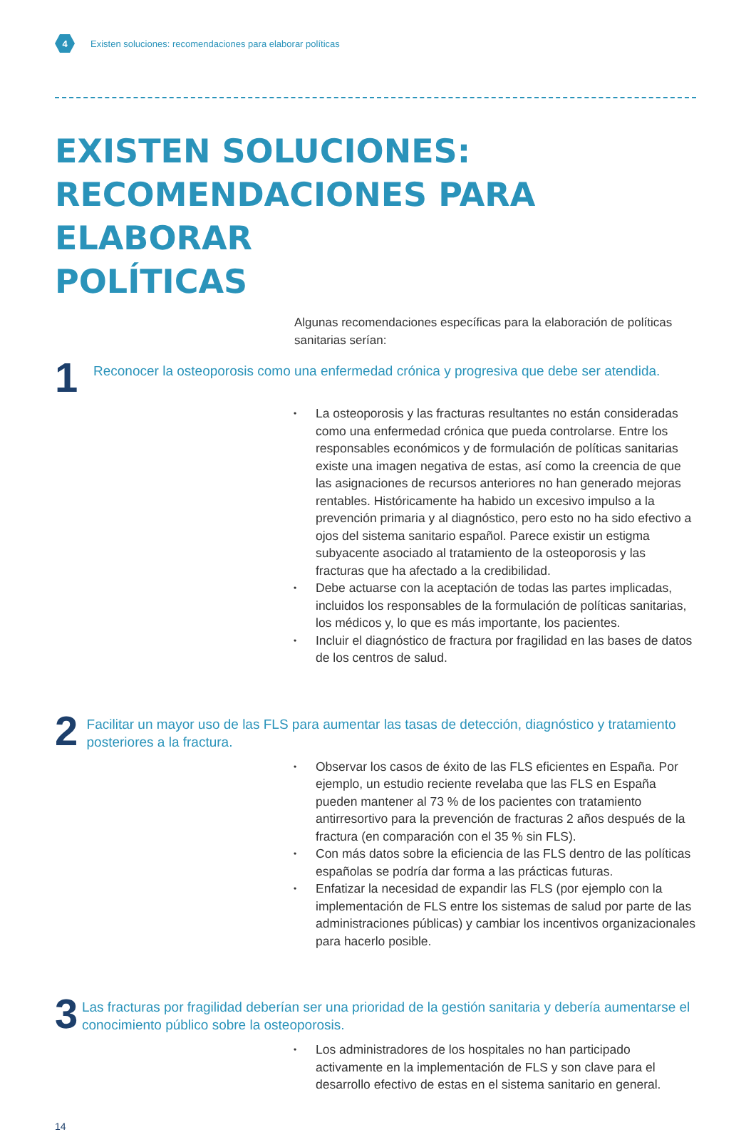4
Existen soluciones: recomendaciones para elaborar políticas
EXISTEN SOLUCIONES:
RECOMENDACIONES PARA ELABORAR
POLÍTICAS
Algunas recomendaciones específicas para la elaboración de políticas sanitarias serían:
1
Reconocer la osteoporosis como una enfermedad crónica y progresiva que debe ser atendida.
• La osteoporosis y las fracturas resultantes no están consideradas como una enfermedad crónica que pueda controlarse. Entre los responsables económicos y de formulación de políticas sanitarias existe una imagen negativa de estas, así como la creencia de que las asignaciones de recursos anteriores no han generado mejoras rentables. Históricamente ha habido un excesivo impulso a la prevención primaria y al diagnóstico, pero esto no ha sido efectivo a ojos del sistema sanitario español. Parece existir un estigma subyacente asociado al tratamiento de la osteoporosis y las fracturas que ha afectado a la credibilidad.
• Debe actuarse con la aceptación de todas las partes implicadas, incluidos los responsables de la formulación de políticas sanitarias, los médicos y, lo que es más importante, los pacientes.
• Incluir el diagnóstico de fractura por fragilidad en las bases de datos de los centros de salud.
2
Facilitar un mayor uso de las FLS para aumentar las tasas de detección, diagnóstico y tratamiento posteriores a la fractura.
• Observar los casos de éxito de las FLS eficientes en España. Por ejemplo, un estudio reciente revelaba que las FLS en España pueden mantener al 73 % de los pacientes con tratamiento antirresortivo para la prevención de fracturas 2 años después de la fractura (en comparación con el 35 % sin FLS).
• Con más datos sobre la eficiencia de las FLS dentro de las políticas españolas se podría dar forma a las prácticas futuras.
• Enfatizar la necesidad de expandir las FLS (por ejemplo con la implementación de FLS entre los sistemas de salud por parte de las administraciones públicas) y cambiar los incentivos organizacionales para hacerlo posible.
3
Las fracturas por fragilidad deberían ser una prioridad de la gestión sanitaria y debería aumentarse el conocimiento público sobre la osteoporosis.
• Los administradores de los hospitales no han participado activamente en la implementación de FLS y son clave para el desarrollo efectivo de estas en el sistema sanitario en general.
14